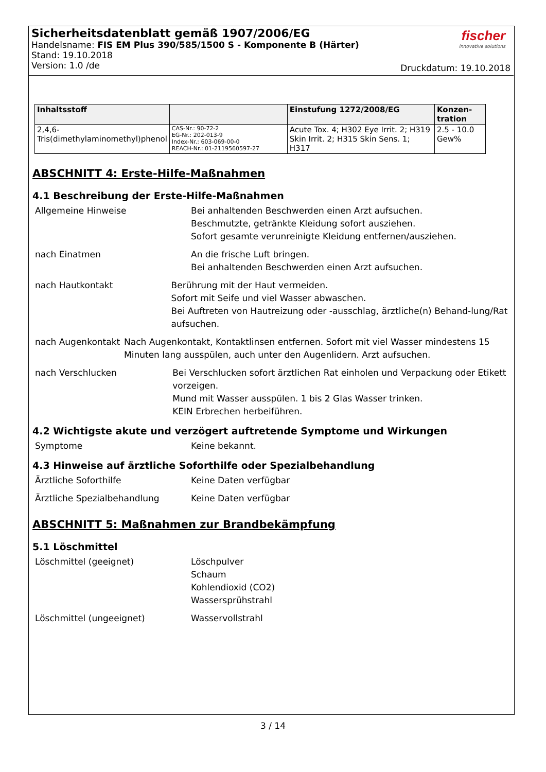Sicherheitsdatenblatt gemäß 1907/2006/EG
Handelsname: FIS EM Plus 390/585/1500 S - Komponente B (Härter)
Stand: 19.10.2018
Version: 1.0 /de
fischer
innovative solutions
Druckdatum: 19.10.2018
| Inhaltsstoff | | Einstufung 1272/2008/EG | Konzen- tration |
| --- | --- | --- | --- |
| 2,4,6- Tris(dimethylaminomethyl)phenol | CAS-Nr.: 90-72-2 EG-Nr.: 202-013-9 Index-Nr.: 603-069-00-0 REACH-Nr.: 01-2119560597-27 | Acute Tox. 4; H302 Eye Irrit. 2; H319 Skin Irrit. 2; H315 Skin Sens. 1; H317 | 2.5 - 10.0 Gew% |
ABSCHNITT 4: Erste-Hilfe-Maßnahmen
4.1 Beschreibung der Erste-Hilfe-Maßnahmen
Allgemeine Hinweise Bei anhaltenden Beschwerden einen Arzt aufsuchen.
Beschmutzte, getränkte Kleidung sofort ausziehen.
Sofort gesamte verunreinigte Kleidung entfernen/ausziehen.
nach Einatmen An die frische Luft bringen.
Bei anhaltenden Beschwerden einen Arzt aufsuchen.
nach Hautkontakt Berührung mit der Haut vermeiden.
Sofort mit Seife und viel Wasser abwaschen.
Bei Auftreten von Hautreizung oder -ausschlag, ärztliche(n) Behand-lung/Rat aufsuchen.
nach Augenkontakt Nach Augenkontakt, Kontaktlinsen entfernen. Sofort mit viel Wasser mindestens 15 Minuten lang ausspülen, auch unter den Augenlidern. Arzt aufsuchen.
nach Verschlucken Bei Verschlucken sofort ärztlichen Rat einholen und Verpackung oder Etikett vorzeigen.
Mund mit Wasser ausspülen. 1 bis 2 Glas Wasser trinken.
KEIN Erbrechen herbeiführen.
4.2 Wichtigste akute und verzögert auftretende Symptome und Wirkungen
Symptome Keine bekannt.
4.3 Hinweise auf ärztliche Soforthilfe oder Spezialbehandlung
Ärztliche Soforthilfe Keine Daten verfügbar
Ärztliche Spezialbehandlung Keine Daten verfügbar
ABSCHNITT 5: Maßnahmen zur Brandbekämpfung
5.1 Löschmittel
Löschmittel (geeignet) Löschpulver
Schaum
Kohlendioxid (CO2)
Wassersprühstrahl
Löschmittel (ungeeignet) Wasservollstrahl
3 / 14